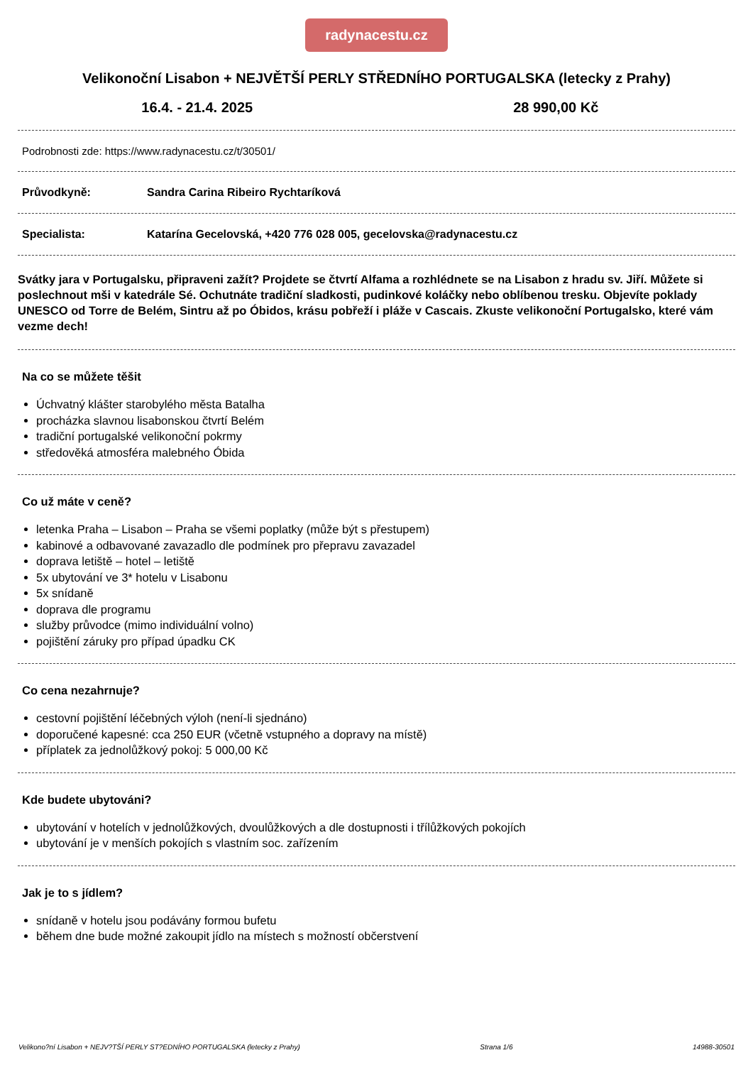radynacestu.cz
Velikonoční Lisabon + NEJVĚTŠÍ PERLY STŘEDNÍHO PORTUGALSKA (letecky z Prahy)
16.4. - 21.4. 2025 28 990,00 Kč
Podrobnosti zde: https://www.radynacestu.cz/t/30501/
Průvodkyně: Sandra Carina Ribeiro Rychtaríková
Specialista: Katarína Gecelovská, +420 776 028 005, gecelovska@radynacestu.cz
Svátky jara v Portugalsku, připraveni zažít? Projdete se čtvrtí Alfama a rozhlédnete se na Lisabon z hradu sv. Jiří. Můžete si poslechnout mši v katedrále Sé. Ochutnáte tradiční sladkosti, pudinkové koláčky nebo oblíbenou tresku. Objevíte poklady UNESCO od Torre de Belém, Sintru až po Óbidos, krásu pobřeží i pláže v Cascais. Zkuste velikonoční Portugalsko, které vám vezme dech!
Na co se můžete těšit
Úchvatný klášter starobylého města Batalha
procházka slavnou lisabonskou čtvrtí Belém
tradiční portugalské velikonoční pokrmy
středověká atmosféra malebného Óbida
Co už máte v ceně?
letenka Praha – Lisabon – Praha se všemi poplatky (může být s přestupem)
kabinové a odbavované zavazadlo dle podmínek pro přepravu zavazadel
doprava letiště – hotel – letiště
5x ubytování ve 3* hotelu v Lisabonu
5x snídaně
doprava dle programu
služby průvodce (mimo individuální volno)
pojištění záruky pro případ úpadku CK
Co cena nezahrnuje?
cestovní pojištění léčebných výloh (není-li sjednáno)
doporučené kapesné: cca 250 EUR (včetně vstupného a dopravy na místě)
příplatek za jednolůžkový pokoj: 5 000,00 Kč
Kde budete ubytováni?
ubytování v hotelích v jednolůžkových, dvoulůžkových a dle dostupnosti i třílůžkových pokojích
ubytování je v menších pokojích s vlastním soc. zařízením
Jak je to s jídlem?
snídaně v hotelu jsou podávány formou bufetu
během dne bude možné zakoupit jídlo na místech s možností občerstvení
Velikono?ní Lisabon + NEJV?TŠÍ PERLY ST?EDNÍHO PORTUGALSKA (letecky z Prahy) Strana 1/6 14988-30501